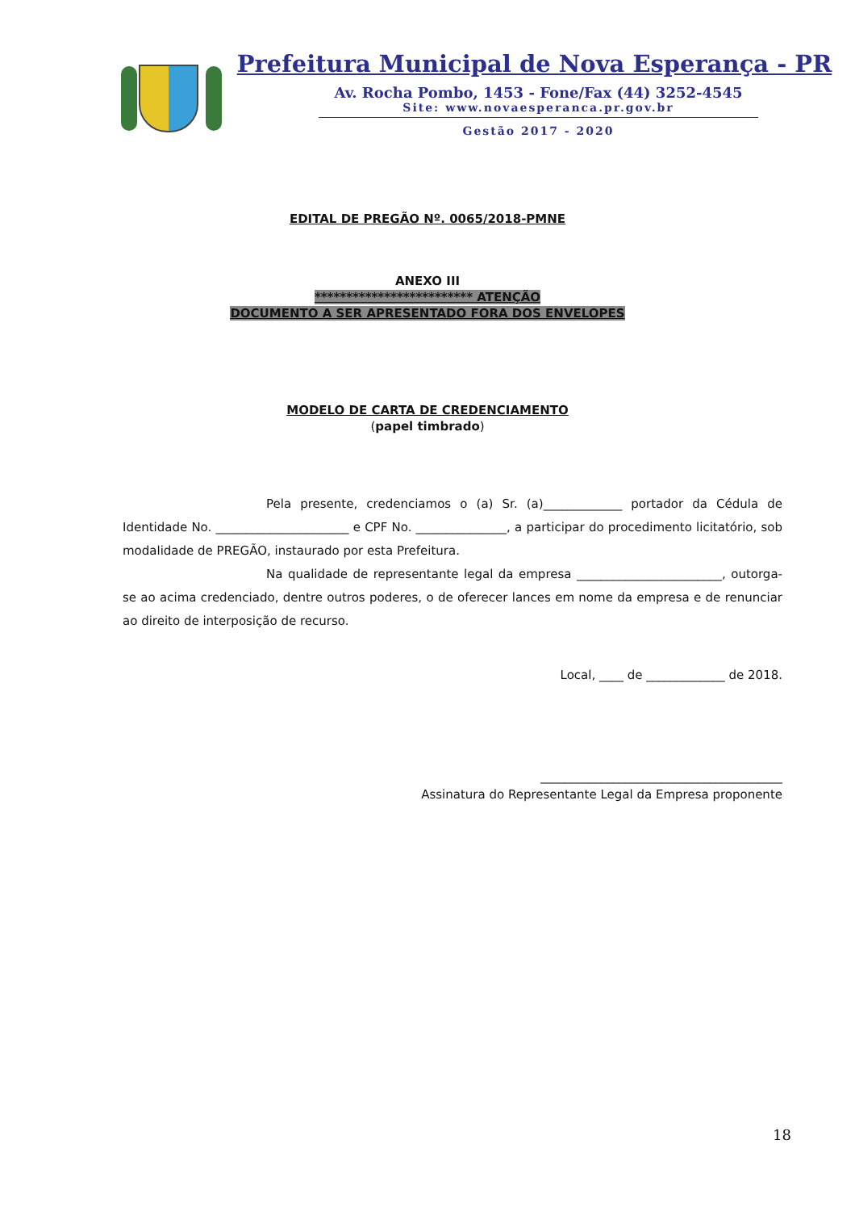Prefeitura Municipal de Nova Esperança - PR
Av. Rocha Pombo, 1453 - Fone/Fax (44) 3252-4545
Site: www.novaesperanca.pr.gov.br
Gestão 2017 - 2020
EDITAL DE PREGÃO Nº. 0065/2018-PMNE
ANEXO III
************************* ATENÇÃO
DOCUMENTO A SER APRESENTADO FORA DOS ENVELOPES
MODELO DE CARTA DE CREDENCIAMENTO
(papel timbrado)
Pela presente, credenciamos o (a) Sr. (a)_____________ portador da Cédula de Identidade No. ______________________ e CPF No. _______________, a participar do procedimento licitatório, sob modalidade de PREGÃO, instaurado por esta Prefeitura.
Na qualidade de representante legal da empresa ________________________, outorga-se ao acima credenciado, dentre outros poderes, o de oferecer lances em nome da empresa e de renunciar ao direito de interposição de recurso.
Local, ____ de _____________ de 2018.
________________________________________
Assinatura do Representante Legal da Empresa proponente
18